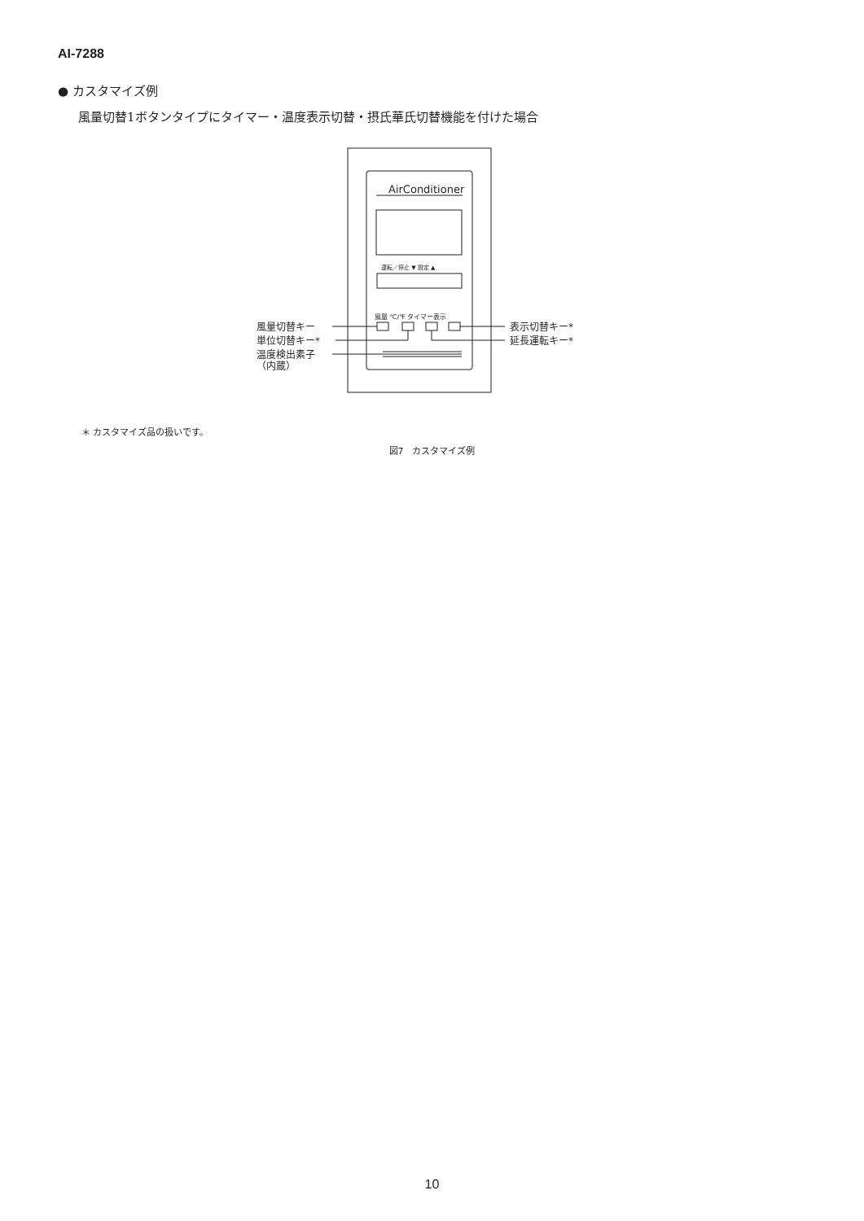AI-7288
● カスタマイズ例
風量切替1ボタンタイプにタイマー・温度表示切替・摂氏華氏切替機能を付けた場合
AirConditioner
運転／停止 ▼ 設定 ▲
風量 ℃/℉ タイマー表示
風量切替キー
単位切替キー*
温度検出素子
（内蔵）
表示切替キー*
延長運転キー*
＊ カスタマイズ品の扱いです。
図7　カスタマイズ例
10